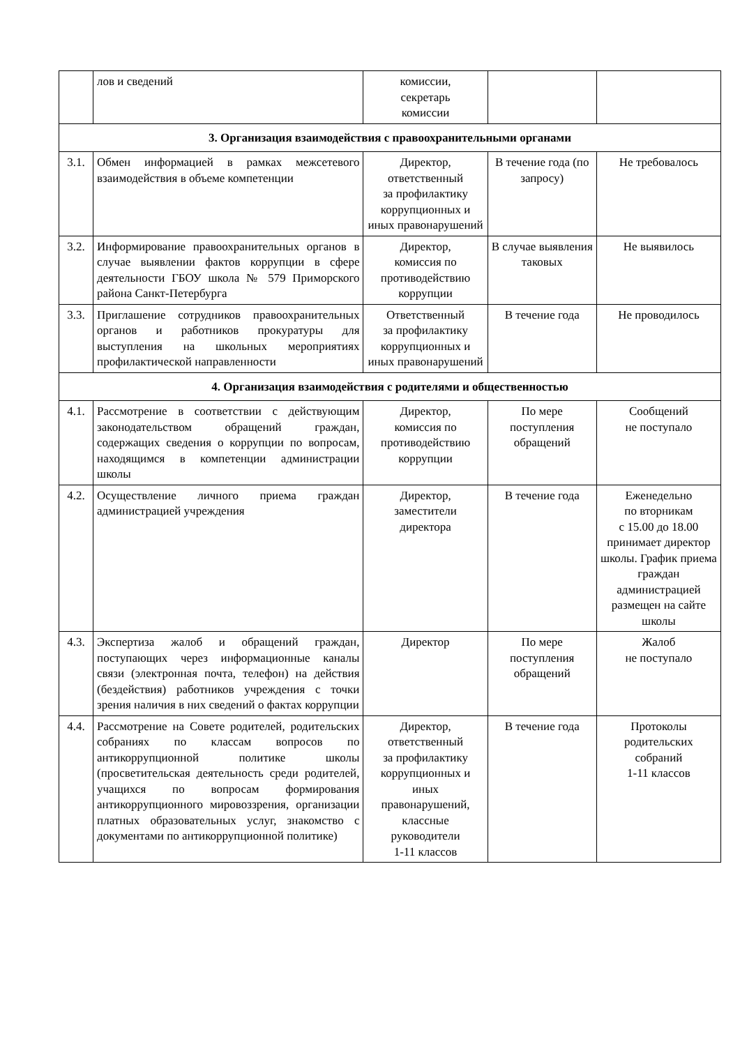| | лов и сведений | комиссии, секретарь комиссии | | |
| 3. Организация взаимодействия с правоохранительными органами | | | | |
| 3.1. | Обмен информацией в рамках межсетевого взаимодействия в объеме компетенции | Директор, ответственный за профилактику коррупционных и иных правонарушений | В течение года (по запросу) | Не требовалось |
| 3.2. | Информирование правоохранительных органов в случае выявлении фактов коррупции в сфере деятельности ГБОУ школа № 579 Приморского района Санкт-Петербурга | Директор, комиссия по противодействию коррупции | В случае выявления таковых | Не выявилось |
| 3.3. | Приглашение сотрудников правоохранительных органов и работников прокуратуры для выступления на школьных мероприятиях профилактической направленности | Ответственный за профилактику коррупционных и иных правонарушений | В течение года | Не проводилось |
| 4. Организация взаимодействия с родителями и общественностью | | | | |
| 4.1. | Рассмотрение в соответствии с действующим законодательством обращений граждан, содержащих сведения о коррупции по вопросам, находящимся в компетенции администрации школы | Директор, комиссия по противодействию коррупции | По мере поступления обращений | Сообщений не поступало |
| 4.2. | Осуществление личного приема граждан администрацией учреждения | Директор, заместители директора | В течение года | Еженедельно по вторникам с 15.00 до 18.00 принимает директор школы. График приема граждан администрацией размещен на сайте школы |
| 4.3. | Экспертиза жалоб и обращений граждан, поступающих через информационные каналы связи (электронная почта, телефон) на действия (бездействия) работников учреждения с точки зрения наличия в них сведений о фактах коррупции | Директор | По мере поступления обращений | Жалоб не поступало |
| 4.4. | Рассмотрение на Совете родителей, родительских собраниях по классам вопросов по антикоррупционной политике школы (просветительская деятельность среди родителей, учащихся по вопросам формирования антикоррупционного мировоззрения, организации платных образовательных услуг, знакомство с документами по антикоррупционной политике) | Директор, ответственный за профилактику коррупционных и иных правонарушений, классные руководители 1-11 классов | В течение года | Протоколы родительских собраний 1-11 классов |